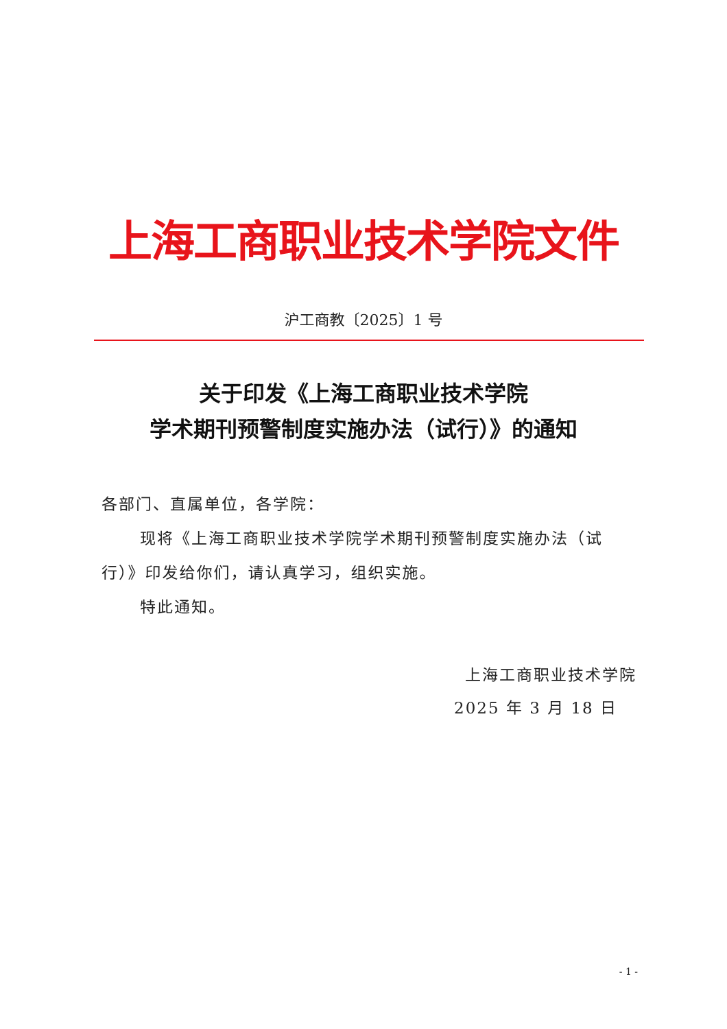上海工商职业技术学院文件
沪工商教〔2025〕1 号
关于印发《上海工商职业技术学院
学术期刊预警制度实施办法（试行）》的通知
各部门、直属单位，各学院：
现将《上海工商职业技术学院学术期刊预警制度实施办法（试行）》印发给你们，请认真学习，组织实施。
特此通知。
上海工商职业技术学院
2025 年 3 月 18 日
- 1 -